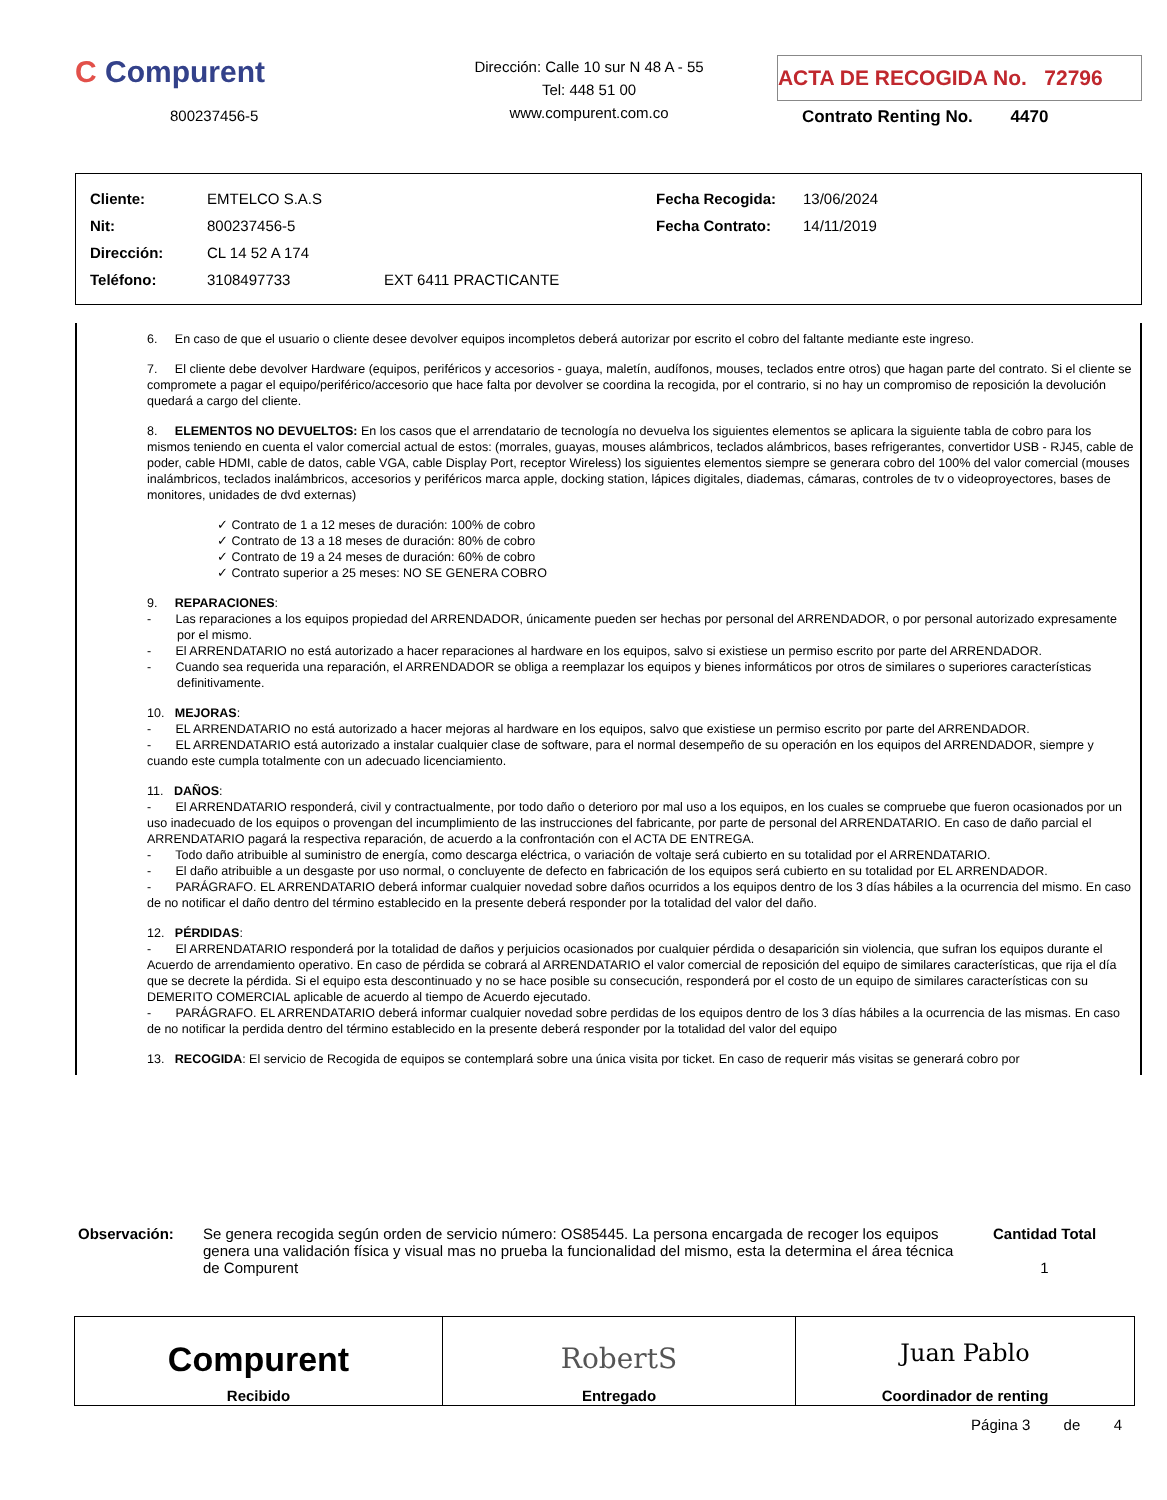C Compurent
800237456-5
Dirección: Calle 10 sur N 48 A - 55
Tel: 448 51 00
www.compurent.com.co
ACTA DE RECOGIDA No. 72796
Contrato Renting No. 4470
| Cliente: | EMTELCO S.A.S | | Fecha Recogida: | 13/06/2024 |
| Nit: | 800237456-5 | | Fecha Contrato: | 14/11/2019 |
| Dirección: | CL 14 52 A 174 | | | |
| Teléfono: | 3108497733 | EXT 6411 PRACTICANTE | | |
6. En caso de que el usuario o cliente desee devolver equipos incompletos deberá autorizar por escrito el cobro del faltante mediante este ingreso.
7. El cliente debe devolver Hardware (equipos, periféricos y accesorios - guaya, maletín, audífonos, mouses, teclados entre otros) que hagan parte del contrato. Si el cliente se compromete a pagar el equipo/periférico/accesorio que hace falta por devolver se coordina la recogida, por el contrario, si no hay un compromiso de reposición la devolución quedará a cargo del cliente.
8. ELEMENTOS NO DEVUELTOS: En los casos que el arrendatario de tecnología no devuelva los siguientes elementos se aplicara la siguiente tabla de cobro para los mismos teniendo en cuenta el valor comercial actual de estos: (morrales, guayas, mouses alámbricos, teclados alámbricos, bases refrigerantes, convertidor USB - RJ45, cable de poder, cable HDMI, cable de datos, cable VGA, cable Display Port, receptor Wireless) los siguientes elementos siempre se generara cobro del 100% del valor comercial (mouses inalámbricos, teclados inalámbricos, accesorios y periféricos marca apple, docking station, lápices digitales, diademas, cámaras, controles de tv o videoproyectores, bases de monitores, unidades de dvd externas)
✓ Contrato de 1 a 12 meses de duración: 100% de cobro
✓ Contrato de 13 a 18 meses de duración: 80% de cobro
✓ Contrato de 19 a 24 meses de duración: 60% de cobro
✓ Contrato superior a 25 meses: NO SE GENERA COBRO
9. REPARACIONES:
- Las reparaciones a los equipos propiedad del ARRENDADOR, únicamente pueden ser hechas por personal del ARRENDADOR, o por personal autorizado expresamente por el mismo.
- El ARRENDATARIO no está autorizado a hacer reparaciones al hardware en los equipos, salvo si existiese un permiso escrito por parte del ARRENDADOR.
- Cuando sea requerida una reparación, el ARRENDADOR se obliga a reemplazar los equipos y bienes informáticos por otros de similares o superiores características definitivamente.
10. MEJORAS:
- EL ARRENDATARIO no está autorizado a hacer mejoras al hardware en los equipos, salvo que existiese un permiso escrito por parte del ARRENDADOR.
- EL ARRENDATARIO está autorizado a instalar cualquier clase de software, para el normal desempeño de su operación en los equipos del ARRENDADOR, siempre y cuando este cumpla totalmente con un adecuado licenciamiento.
11. DAÑOS:
- El ARRENDATARIO responderá, civil y contractualmente, por todo daño o deterioro por mal uso a los equipos, en los cuales se compruebe que fueron ocasionados por un uso inadecuado de los equipos o provengan del incumplimiento de las instrucciones del fabricante, por parte de personal del ARRENDATARIO. En caso de daño parcial el ARRENDATARIO pagará la respectiva reparación, de acuerdo a la confrontación con el ACTA DE ENTREGA.
- Todo daño atribuible al suministro de energía, como descarga eléctrica, o variación de voltaje será cubierto en su totalidad por el ARRENDATARIO.
- El daño atribuible a un desgaste por uso normal, o concluyente de defecto en fabricación de los equipos será cubierto en su totalidad por EL ARRENDADOR.
- PARÁGRAFO. EL ARRENDATARIO deberá informar cualquier novedad sobre daños ocurridos a los equipos dentro de los 3 días hábiles a la ocurrencia del mismo. En caso de no notificar el daño dentro del término establecido en la presente deberá responder por la totalidad del valor del daño.
12. PÉRDIDAS:
- El ARRENDATARIO responderá por la totalidad de daños y perjuicios ocasionados por cualquier pérdida o desaparición sin violencia, que sufran los equipos durante el Acuerdo de arrendamiento operativo. En caso de pérdida se cobrará al ARRENDATARIO el valor comercial de reposición del equipo de similares características, que rija el día que se decrete la pérdida. Si el equipo esta descontinuado y no se hace posible su consecución, responderá por el costo de un equipo de similares características con su DEMERITO COMERCIAL aplicable de acuerdo al tiempo de Acuerdo ejecutado.
- PARÁGRAFO. EL ARRENDATARIO deberá informar cualquier novedad sobre perdidas de los equipos dentro de los 3 días hábiles a la ocurrencia de las mismas. En caso de no notificar la perdida dentro del término establecido en la presente deberá responder por la totalidad del valor del equipo
13. RECOGIDA: El servicio de Recogida de equipos se contemplará sobre una única visita por ticket. En caso de requerir más visitas se generará cobro por
Observación: Se genera recogida según orden de servicio número: OS85445. La persona encargada de recoger los equipos genera una validación física y visual mas no prueba la funcionalidad del mismo, esta la determina el área técnica de Compurent
Cantidad Total
1
| Compurent Recibido | RobertS Entregado | Juan Pablo Coordinador de renting |
Página 3 de 4